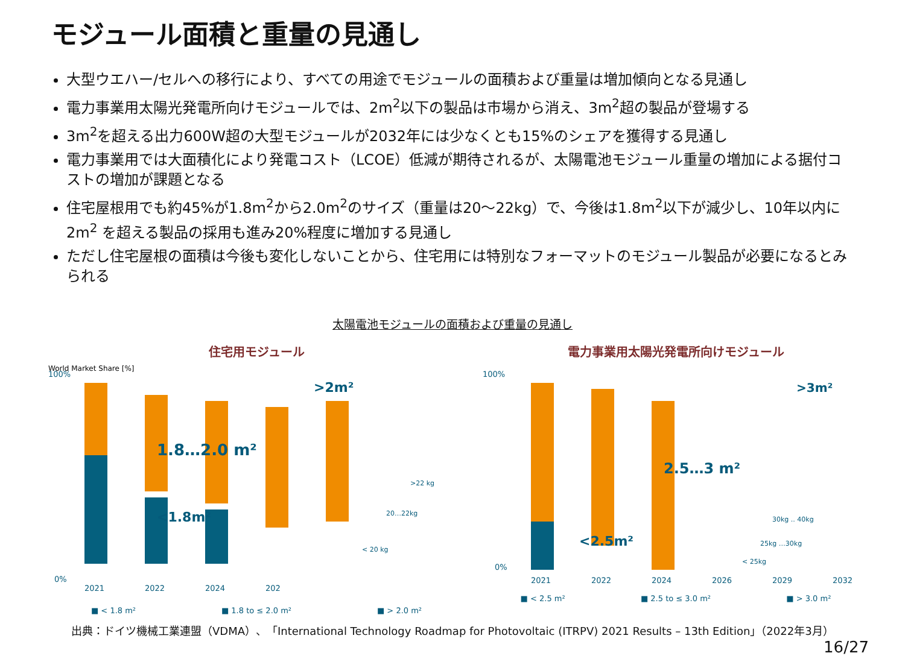モジュール面積と重量の見通し
大型ウエハー/セルへの移行により、すべての用途でモジュールの面積および重量は増加傾向となる見通し
電力事業用太陽光発電所向けモジュールでは、2m<sup>2</sup>以下の製品は市場から消え、3m<sup>2</sup>超の製品が登場する
3m<sup>2</sup>を超える出力600W超の大型モジュールが2032年には少なくとも15%のシェアを獲得する見通し
電力事業用では大面積化により発電コスト（LCOE）低減が期待されるが、太陽電池モジュール重量の増加による据付コストの増加が課題となる
住宅屋根用でも約45%が1.8m<sup>2</sup>から2.0m<sup>2</sup>のサイズ（重量は20～22kg）で、今後は1.8m<sup>2</sup>以下が減少し、10年以内に2m<sup>2</sup> を超える製品の採用も進み20%程度に増加する見通し
ただし住宅屋根の面積は今後も変化しないことから、住宅用には特別なフォーマットのモジュール製品が必要になるとみられる
太陽電池モジュールの面積および重量の見通し
住宅用モジュール
World Market Share [%]
100%
0%
1.8…2.0 m²
<1.8m²
>2m²
>22 kg
20…22kg
< 20 kg
2021
2022
2024
202
■ < 1.8 m² ■ 1.8 to ≤ 2.0 m² ■ > 2.0 m²
電力事業用太陽光発電所向けモジュール
100%
0%
2.5…3 m²
<2.5m²
>3m²
30kg .. 40kg
25kg …30kg
< 25kg
2021
2022
2024
2026
2029
2032
■ < 2.5 m² ■ 2.5 to ≤ 3.0 m² ■ > 3.0 m²
出典：ドイツ機械工業連盟（VDMA）、「International Technology Roadmap for Photovoltaic (ITRPV) 2021 Results – 13th Edition」（2022年3月）
16/27